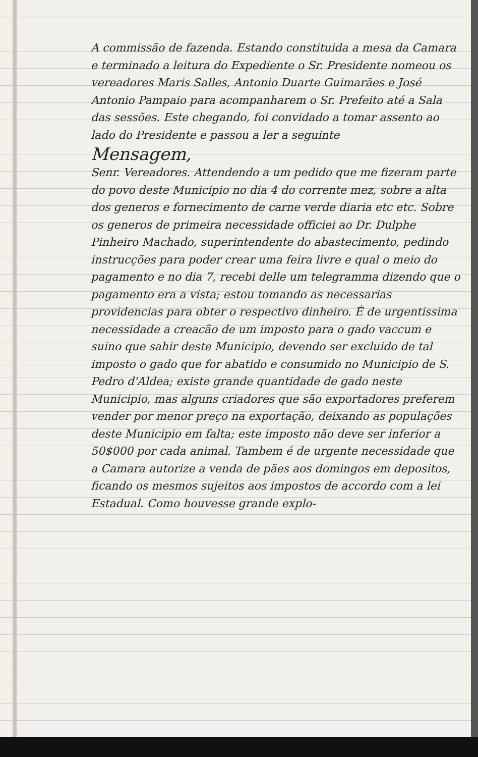A commissão de fazenda. Estando constituida a mesa da Camara e terminado a leitura do Expediente o Sr. Presidente nomeou os vereadores Maris Salles, Antonio Duarte Guimarães e José Antonio Pampaio para acompanharem o Sr. Prefeito até a Sala das sessões. Este chegando, foi convidado a tomar assento ao lado do Presidente e passou a ler a seguinte
Mensagem,
Senr. Vereadores. Attendendo a um pedido que me fizeram parte do povo deste Municipio no dia 4 do corrente mez, sobre a alta dos generos e fornecimento de carne verde diaria etc etc. Sobre os generos de primeira necessidade officiei ao Dr. Dulphe Pinheiro Machado, superintendente do abastecimento, pedindo instrucções para poder crear uma feira livre e qual o meio do pagamento e no dia 7, recebi delle um telegramma dizendo que o pagamento era a vista; estou tomando as necessarias providencias para obter o respectivo dinheiro. É de urgentissima necessidade a creacão de um imposto para o gado vaccum e suino que sahir deste Municipio, devendo ser excluido de tal imposto o gado que for abatido e consumido no Municipio de S. Pedro d'Aldea; existe grande quantidade de gado neste Municipio, mas alguns criadores que são exportadores preferem vender por menor preço na exportação, deixando as populações deste Municipio em falta; este imposto não deve ser inferior a 50$000 por cada animal. Tambem é de urgente necessidade que a Camara autorize a venda de pães aos domingos em depositos, ficando os mesmos sujeitos aos impostos de accordo com a lei Estadual. Como houvesse grande explo-